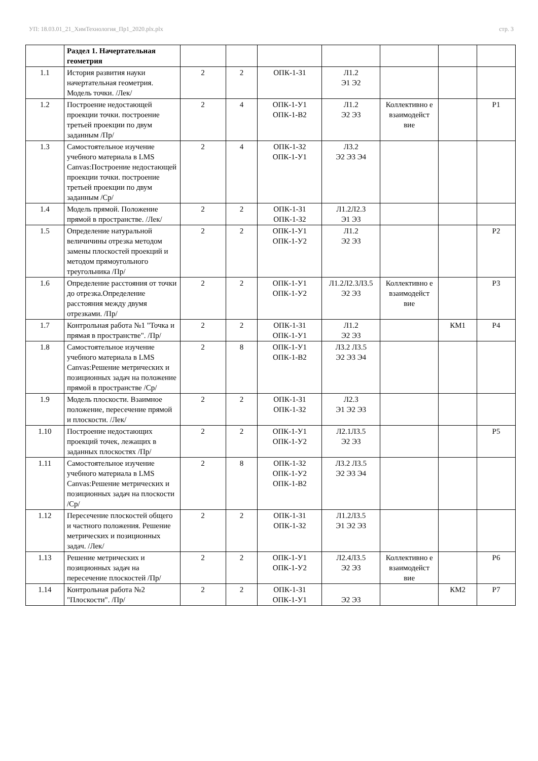УП: 18.03.01_21_ХимТехнология_Пр1_2020.plx.plx стр. 3
| | Раздел 1. Начертательная геометрия | | | | | | | |
| 1.1 | История развития науки начертательная геометрия. Модель точки. /Лек/ | 2 | 2 | ОПК-1-З1 | Л1.2 Э1 Э2 | | | |
| 1.2 | Построение недостающей проекции точки. построение третьей проекции по двум заданным /Пр/ | 2 | 4 | ОПК-1-У1 ОПК-1-В2 | Л1.2 Э2 Э3 | Коллективно е взаимодейст вие | | Р1 |
| 1.3 | Самостоятельное изучение учебного материала в LMS Canvas:Построение недостающей проекции точки. построение третьей проекции по двум заданным /Ср/ | 2 | 4 | ОПК-1-З2 ОПК-1-У1 | Л3.2 Э2 Э3 Э4 | | | |
| 1.4 | Модель прямой. Положение прямой в пространстве. /Лек/ | 2 | 2 | ОПК-1-З1 ОПК-1-З2 | Л1.2Л2.3 Э1 Э3 | | | |
| 1.5 | Определение натуральной величичины отрезка методом замены плоскостей проекций и методом прямоугольного треугольника /Пр/ | 2 | 2 | ОПК-1-У1 ОПК-1-У2 | Л1.2 Э2 Э3 | | | Р2 |
| 1.6 | Определение расстояния от точки до отрезка.Определение расстояния между двумя отрезками. /Пр/ | 2 | 2 | ОПК-1-У1 ОПК-1-У2 | Л1.2Л2.3Л3.5 Э2 Э3 | Коллективно е взаимодейст вие | | Р3 |
| 1.7 | Контрольная работа №1 "Точка и прямая в пространстве". /Пр/ | 2 | 2 | ОПК-1-З1 ОПК-1-У1 | Л1.2 Э2 Э3 | | КМ1 | Р4 |
| 1.8 | Самостоятельное изучение учебного материала в LMS Canvas:Решение метрических и позиционных задач на положение прямой в пространстве /Ср/ | 2 | 8 | ОПК-1-У1 ОПК-1-В2 | Л3.2 Л3.5 Э2 Э3 Э4 | | | |
| 1.9 | Модель плоскости. Взаимное положение, пересечение прямой и плоскости. /Лек/ | 2 | 2 | ОПК-1-З1 ОПК-1-З2 | Л2.3 Э1 Э2 Э3 | | | |
| 1.10 | Построение недостающих проекций точек, лежащих в заданных плоскостях /Пр/ | 2 | 2 | ОПК-1-У1 ОПК-1-У2 | Л2.1Л3.5 Э2 Э3 | | | Р5 |
| 1.11 | Самостоятельное изучение учебного материала в LMS Canvas:Решение метрических и позиционных задач на плоскости /Ср/ | 2 | 8 | ОПК-1-З2 ОПК-1-У2 ОПК-1-В2 | Л3.2 Л3.5 Э2 Э3 Э4 | | | |
| 1.12 | Пересечение плоскостей общего и частного положения. Решение метрических и позиционных задач. /Лек/ | 2 | 2 | ОПК-1-З1 ОПК-1-З2 | Л1.2Л3.5 Э1 Э2 Э3 | | | |
| 1.13 | Решение метрических и позиционных задач на пересечение плоскостей /Пр/ | 2 | 2 | ОПК-1-У1 ОПК-1-У2 | Л2.4Л3.5 Э2 Э3 | Коллективно е взаимодейст вие | | Р6 |
| 1.14 | Контрольная работа №2 "Плоскости". /Пр/ | 2 | 2 | ОПК-1-З1 ОПК-1-У1 | Э2 Э3 | | КМ2 | Р7 |